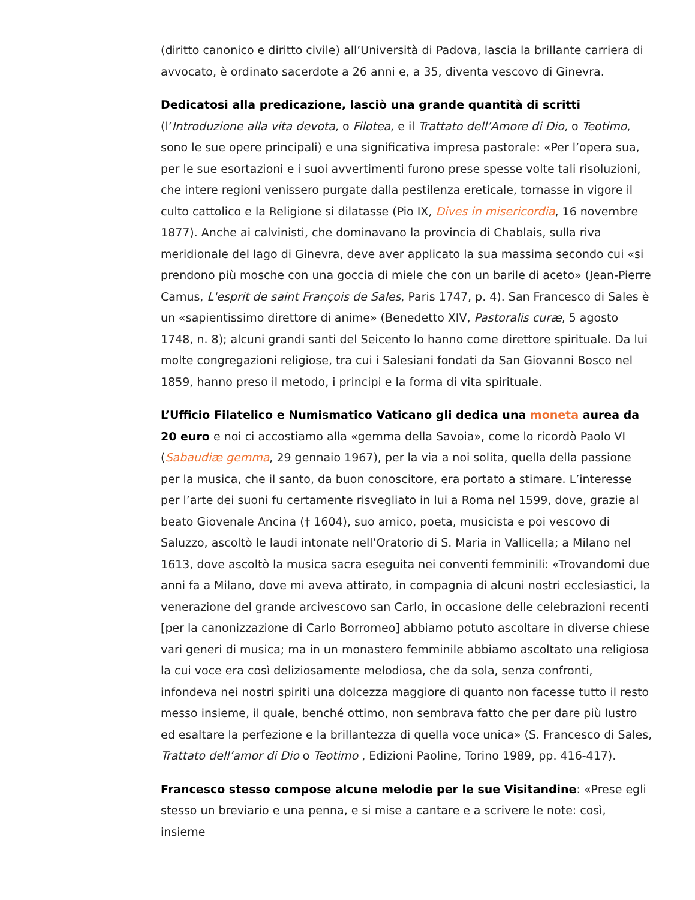(diritto canonico e diritto civile) all’Università di Padova, lascia la brillante carriera di avvocato, è ordinato sacerdote a 26 anni e, a 35, diventa vescovo di Ginevra.
Dedicatosi alla predicazione, lasciò una grande quantità di scritti (l’Introduzione alla vita devota, o Filotea, e il Trattato dell’Amore di Dio, o Teotimo, sono le sue opere principali) e una significativa impresa pastorale: «Per l’opera sua, per le sue esortazioni e i suoi avvertimenti furono prese spesse volte tali risoluzioni, che intere regioni venissero purgate dalla pestilenza ereticale, tornasse in vigore il culto cattolico e la Religione si dilatasse (Pio IX, Dives in misericordia, 16 novembre 1877). Anche ai calvinisti, che dominavano la provincia di Chablais, sulla riva meridionale del lago di Ginevra, deve aver applicato la sua massima secondo cui «si prendono più mosche con una goccia di miele che con un barile di aceto» (Jean-Pierre Camus, L'esprit de saint François de Sales, Paris 1747, p. 4). San Francesco di Sales è un «sapientissimo direttore di anime» (Benedetto XIV, Pastoralis curæ, 5 agosto 1748, n. 8); alcuni grandi santi del Seicento lo hanno come direttore spirituale. Da lui molte congregazioni religiose, tra cui i Salesiani fondati da San Giovanni Bosco nel 1859, hanno preso il metodo, i principi e la forma di vita spirituale.
L’Ufficio Filatelico e Numismatico Vaticano gli dedica una moneta aurea da 20 euro e noi ci accostiamo alla «gemma della Savoia», come lo ricordò Paolo VI (Sabaudiæ gemma, 29 gennaio 1967), per la via a noi solita, quella della passione per la musica, che il santo, da buon conoscitore, era portato a stimare. L’interesse per l’arte dei suoni fu certamente risvegliato in lui a Roma nel 1599, dove, grazie al beato Giovenale Ancina († 1604), suo amico, poeta, musicista e poi vescovo di Saluzzo, ascoltò le laudi intonate nell’Oratorio di S. Maria in Vallicella; a Milano nel 1613, dove ascoltò la musica sacra eseguita nei conventi femminili: «Trovandomi due anni fa a Milano, dove mi aveva attirato, in compagnia di alcuni nostri ecclesiastici, la venerazione del grande arcivescovo san Carlo, in occasione delle celebrazioni recenti [per la canonizzazione di Carlo Borromeo] abbiamo potuto ascoltare in diverse chiese vari generi di musica; ma in un monastero femminile abbiamo ascoltato una religiosa la cui voce era così deliziosamente melodiosa, che da sola, senza confronti, infondeva nei nostri spiriti una dolcezza maggiore di quanto non facesse tutto il resto messo insieme, il quale, benché ottimo, non sembrava fatto che per dare più lustro ed esaltare la perfezione e la brillantezza di quella voce unica» (S. Francesco di Sales, Trattato dell’amor di Dio o Teotimo , Edizioni Paoline, Torino 1989, pp. 416-417).
Francesco stesso compose alcune melodie per le sue Visitandine: «Prese egli stesso un breviario e una penna, e si mise a cantare e a scrivere le note: così, insieme